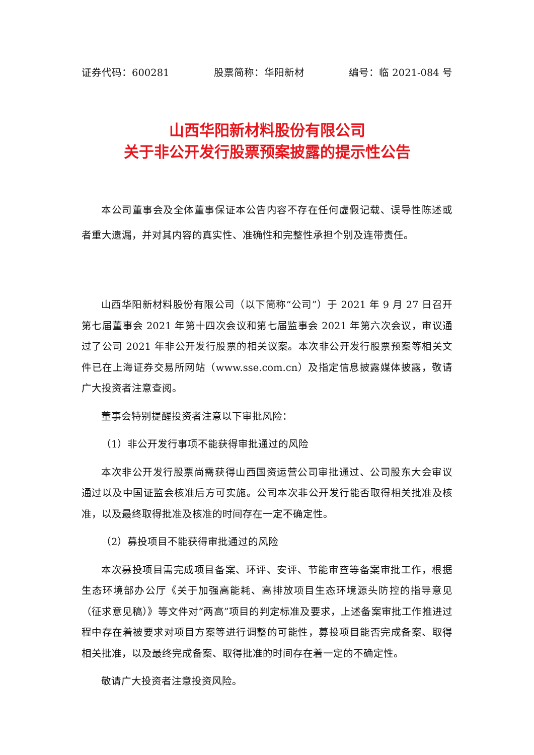证券代码：600281 股票简称：华阳新材 编号：临 2021-084 号
山西华阳新材料股份有限公司
关于非公开发行股票预案披露的提示性公告
本公司董事会及全体董事保证本公告内容不存在任何虚假记载、误导性陈述或者重大遗漏，并对其内容的真实性、准确性和完整性承担个别及连带责任。
山西华阳新材料股份有限公司（以下简称“公司”）于 2021 年 9 月 27 日召开第七届董事会 2021 年第十四次会议和第七届监事会 2021 年第六次会议，审议通过了公司 2021 年非公开发行股票的相关议案。本次非公开发行股票预案等相关文件已在上海证券交易所网站（www.sse.com.cn）及指定信息披露媒体披露，敬请广大投资者注意查阅。
董事会特别提醒投资者注意以下审批风险：
（1）非公开发行事项不能获得审批通过的风险
本次非公开发行股票尚需获得山西国资运营公司审批通过、公司股东大会审议通过以及中国证监会核准后方可实施。公司本次非公开发行能否取得相关批准及核准，以及最终取得批准及核准的时间存在一定不确定性。
（2）募投项目不能获得审批通过的风险
本次募投项目需完成项目备案、环评、安评、节能审查等备案审批工作，根据生态环境部办公厅《关于加强高能耗、高排放项目生态环境源头防控的指导意见（征求意见稿）》等文件对“两高”项目的判定标准及要求，上述备案审批工作推进过程中存在着被要求对项目方案等进行调整的可能性，募投项目能否完成备案、取得相关批准，以及最终完成备案、取得批准的时间存在着一定的不确定性。
敬请广大投资者注意投资风险。